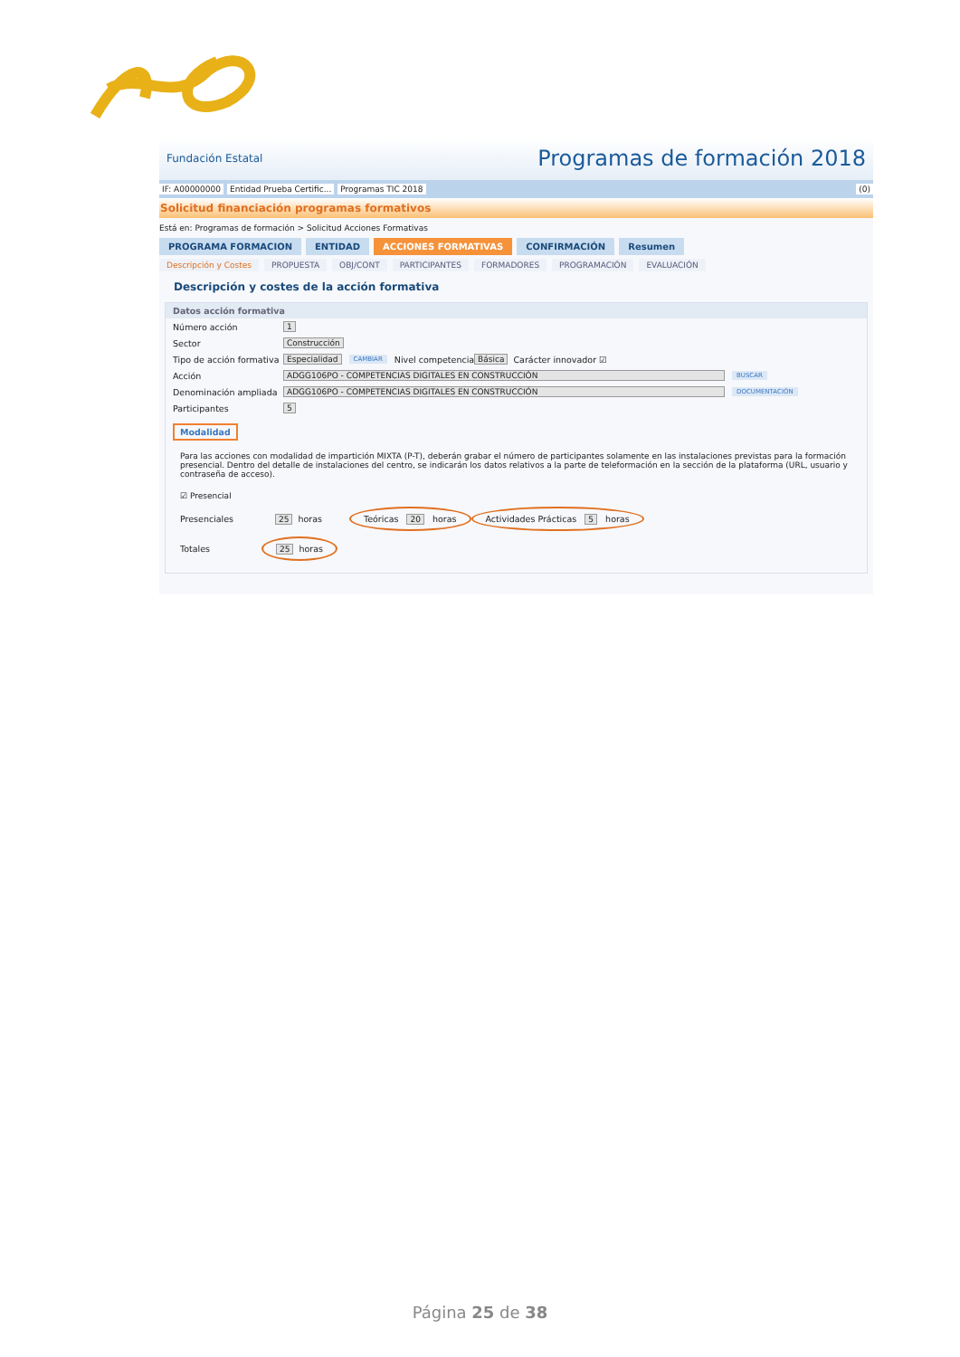Fundación Estatal Programas de formación 2018
IF: A00000000 Entidad Prueba Certific... Programas TIC 2018 (0)
Solicitud financiación programas formativos
Está en: Programas de formación > Solicitud Acciones Formativas
PROGRAMA FORMACION ENTIDAD ACCIONES FORMATIVAS CONFIRMACIÓN Resumen
Descripción y Costes PROPUESTA OBJ/CONT PARTICIPANTES FORMADORES PROGRAMACIÓN EVALUACIÓN
Descripción y costes de la acción formativa
Datos acción formativa
Número acción 1
Sector Construcción
Tipo de acción formativa Especialidad CAMBIAR Nivel competencia Básica Carácter innovador ☑
Acción ADGG106PO - COMPETENCIAS DIGITALES EN CONSTRUCCIÓN BUSCAR
Denominación ampliada ADGG106PO - COMPETENCIAS DIGITALES EN CONSTRUCCIÓN DOCUMENTACIÓN
Participantes 5
Modalidad
Para las acciones con modalidad de impartición MIXTA (P-T), deberán grabar el número de participantes solamente en las instalaciones previstas para la formación presencial. Dentro del detalle de instalaciones del centro, se indicarán los datos relativos a la parte de teleformación en la sección de la plataforma (URL, usuario y contraseña de acceso).
☑ Presencial
Presenciales 25 horas Teóricas 20 horas Actividades Prácticas 5 horas
Totales 25 horas
Página 25 de 38